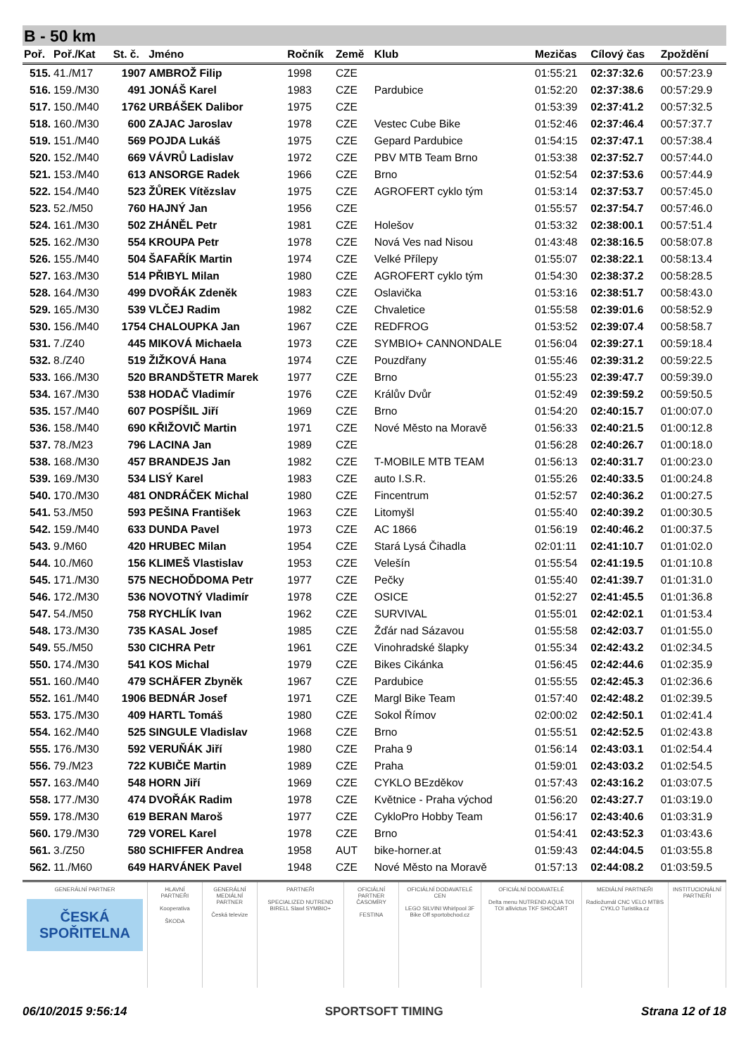B - 50 km
| Poř. | Poř./Kat | St. č. | Jméno | Ročník | Země | Klub | Mezičas | Cílový čas | Zpoždění |
| --- | --- | --- | --- | --- | --- | --- | --- | --- | --- |
| 515. | 41./M17 | 1907 | AMBROŽ Filip | 1998 | CZE | | 01:55:21 | 02:37:32.6 | 00:57:23.9 |
| 516. | 159./M30 | 491 | JONÁŠ Karel | 1983 | CZE | Pardubice | 01:52:20 | 02:37:38.6 | 00:57:29.9 |
| 517. | 150./M40 | 1762 | URBÁŠEK Dalibor | 1975 | CZE | | 01:53:39 | 02:37:41.2 | 00:57:32.5 |
| 518. | 160./M30 | 600 | ZAJAC Jaroslav | 1978 | CZE | Vestec Cube Bike | 01:52:46 | 02:37:46.4 | 00:57:37.7 |
| 519. | 151./M40 | 569 | POJDA Lukáš | 1975 | CZE | Gepard Pardubice | 01:54:15 | 02:37:47.1 | 00:57:38.4 |
| 520. | 152./M40 | 669 | VÁVRŮ Ladislav | 1972 | CZE | PBV MTB Team Brno | 01:53:38 | 02:37:52.7 | 00:57:44.0 |
| 521. | 153./M40 | 613 | ANSORGE Radek | 1966 | CZE | Brno | 01:52:54 | 02:37:53.6 | 00:57:44.9 |
| 522. | 154./M40 | 523 | ŽŮREK Vítězslav | 1975 | CZE | AGROFERT cyklo tým | 01:53:14 | 02:37:53.7 | 00:57:45.0 |
| 523. | 52./M50 | 760 | HAJNÝ Jan | 1956 | CZE | | 01:55:57 | 02:37:54.7 | 00:57:46.0 |
| 524. | 161./M30 | 502 | ZHÁNĚL Petr | 1981 | CZE | Holešov | 01:53:32 | 02:38:00.1 | 00:57:51.4 |
| 525. | 162./M30 | 554 | KROUPA Petr | 1978 | CZE | Nová Ves nad Nisou | 01:43:48 | 02:38:16.5 | 00:58:07.8 |
| 526. | 155./M40 | 504 | ŠAFAŘÍK Martin | 1974 | CZE | Velké Přílepy | 01:55:07 | 02:38:22.1 | 00:58:13.4 |
| 527. | 163./M30 | 514 | PŘIBYL Milan | 1980 | CZE | AGROFERT cyklo tým | 01:54:30 | 02:38:37.2 | 00:58:28.5 |
| 528. | 164./M30 | 499 | DVOŘÁK Zdeněk | 1983 | CZE | Oslavička | 01:53:16 | 02:38:51.7 | 00:58:43.0 |
| 529. | 165./M30 | 539 | VLČEJ Radim | 1982 | CZE | Chvaletice | 01:55:58 | 02:39:01.6 | 00:58:52.9 |
| 530. | 156./M40 | 1754 | CHALOUPKA Jan | 1967 | CZE | REDFROG | 01:53:52 | 02:39:07.4 | 00:58:58.7 |
| 531. | 7./Z40 | 445 | MIKOVÁ Michaela | 1973 | CZE | SYMBIO+ CANNONDALE | 01:56:04 | 02:39:27.1 | 00:59:18.4 |
| 532. | 8./Z40 | 519 | ŽIŽKOVÁ Hana | 1974 | CZE | Pouzdřany | 01:55:46 | 02:39:31.2 | 00:59:22.5 |
| 533. | 166./M30 | 520 | BRANDŠTETR Marek | 1977 | CZE | Brno | 01:55:23 | 02:39:47.7 | 00:59:39.0 |
| 534. | 167./M30 | 538 | HODAČ Vladimír | 1976 | CZE | Králův Dvůr | 01:52:49 | 02:39:59.2 | 00:59:50.5 |
| 535. | 157./M40 | 607 | POSPÍŠIL Jiří | 1969 | CZE | Brno | 01:54:20 | 02:40:15.7 | 01:00:07.0 |
| 536. | 158./M40 | 690 | KŘIŽOVIČ Martin | 1971 | CZE | Nové Město na Moravě | 01:56:33 | 02:40:21.5 | 01:00:12.8 |
| 537. | 78./M23 | 796 | LACINA Jan | 1989 | CZE | | 01:56:28 | 02:40:26.7 | 01:00:18.0 |
| 538. | 168./M30 | 457 | BRANDEJS Jan | 1982 | CZE | T-MOBILE MTB TEAM | 01:56:13 | 02:40:31.7 | 01:00:23.0 |
| 539. | 169./M30 | 534 | LISÝ Karel | 1983 | CZE | auto I.S.R. | 01:55:26 | 02:40:33.5 | 01:00:24.8 |
| 540. | 170./M30 | 481 | ONDRÁČEK Michal | 1980 | CZE | Fincentrum | 01:52:57 | 02:40:36.2 | 01:00:27.5 |
| 541. | 53./M50 | 593 | PEŠINA František | 1963 | CZE | Litomyšl | 01:55:40 | 02:40:39.2 | 01:00:30.5 |
| 542. | 159./M40 | 633 | DUNDA Pavel | 1973 | CZE | AC 1866 | 01:56:19 | 02:40:46.2 | 01:00:37.5 |
| 543. | 9./M60 | 420 | HRUBEC Milan | 1954 | CZE | Stará Lysá Čihadla | 02:01:11 | 02:41:10.7 | 01:01:02.0 |
| 544. | 10./M60 | 156 | KLIMEŠ Vlastislav | 1953 | CZE | Velešín | 01:55:54 | 02:41:19.5 | 01:01:10.8 |
| 545. | 171./M30 | 575 | NECHOĎDOMA Petr | 1977 | CZE | Pečky | 01:55:40 | 02:41:39.7 | 01:01:31.0 |
| 546. | 172./M30 | 536 | NOVOTNÝ Vladimír | 1978 | CZE | OSICE | 01:52:27 | 02:41:45.5 | 01:01:36.8 |
| 547. | 54./M50 | 758 | RYCHLÍK Ivan | 1962 | CZE | SURVIVAL | 01:55:01 | 02:42:02.1 | 01:01:53.4 |
| 548. | 173./M30 | 735 | KASAL Josef | 1985 | CZE | Žďár nad Sázavou | 01:55:58 | 02:42:03.7 | 01:01:55.0 |
| 549. | 55./M50 | 530 | CICHRA Petr | 1961 | CZE | Vinohradské šlapky | 01:55:34 | 02:42:43.2 | 01:02:34.5 |
| 550. | 174./M30 | 541 | KOS Michal | 1979 | CZE | Bikes Cikánka | 01:56:45 | 02:42:44.6 | 01:02:35.9 |
| 551. | 160./M40 | 479 | SCHÄFER Zbyněk | 1967 | CZE | Pardubice | 01:55:55 | 02:42:45.3 | 01:02:36.6 |
| 552. | 161./M40 | 1906 | BEDNÁR Josef | 1971 | CZE | Margl Bike Team | 01:57:40 | 02:42:48.2 | 01:02:39.5 |
| 553. | 175./M30 | 409 | HARTL Tomáš | 1980 | CZE | Sokol Římov | 02:00:02 | 02:42:50.1 | 01:02:41.4 |
| 554. | 162./M40 | 525 | SINGULE Vladislav | 1968 | CZE | Brno | 01:55:51 | 02:42:52.5 | 01:02:43.8 |
| 555. | 176./M30 | 592 | VERUŇÁK Jiří | 1980 | CZE | Praha 9 | 01:56:14 | 02:43:03.1 | 01:02:54.4 |
| 556. | 79./M23 | 722 | KUBIČE Martin | 1989 | CZE | Praha | 01:59:01 | 02:43:03.2 | 01:02:54.5 |
| 557. | 163./M40 | 548 | HORN Jiří | 1969 | CZE | CYKLO BEzděkov | 01:57:43 | 02:43:16.2 | 01:03:07.5 |
| 558. | 177./M30 | 474 | DVOŘÁK Radim | 1978 | CZE | Květnice - Praha východ | 01:56:20 | 02:43:27.7 | 01:03:19.0 |
| 559. | 178./M30 | 619 | BERAN Maroš | 1977 | CZE | CykloPro Hobby Team | 01:56:17 | 02:43:40.6 | 01:03:31.9 |
| 560. | 179./M30 | 729 | VOREL Karel | 1978 | CZE | Brno | 01:54:41 | 02:43:52.3 | 01:03:43.6 |
| 561. | 3./Z50 | 580 | SCHIFFER Andrea | 1958 | AUT | bike-horner.at | 01:59:43 | 02:44:04.5 | 01:03:55.8 |
| 562. | 11./M60 | 649 | HARVÁNEK Pavel | 1948 | CZE | Nové Město na Moravě | 01:57:13 | 02:44:08.2 | 01:03:59.5 |
GENERÁLNÍ PARTNER
ČESKÁ SPOŘITELNA
HLAVNÍ PARTNEŘI
Kooperativa
ŠKODA
GENERÁLNÍ MEDIÁLNÍ PARTNER
Česká televize
PARTNEŘI
SPECIALIZED NUTREND BIRELL Slawl SYMBIO+
OFICIÁLNÍ PARTNER ČASOMÍRY
FESTINA
OFICIÁLNÍ DODAVATELÉ CEN
LEGO SILVINI Whirlpool 3F Bike Off sportobchod.cz
OFICIÁLNÍ DODAVATELÉ
Delta menu NUTREND AQUA TOI TOI allivictus TKF SHOCART
MEDIÁLNÍ PARTNEŘI
Radiožurnál CNC VELO MTBS CYKLO Turistika.cz
INSTITUCIONÁLNÍ PARTNEŘI
06/10/2015 9:56:14 SPORTSOFT TIMING Strana 12 of 18